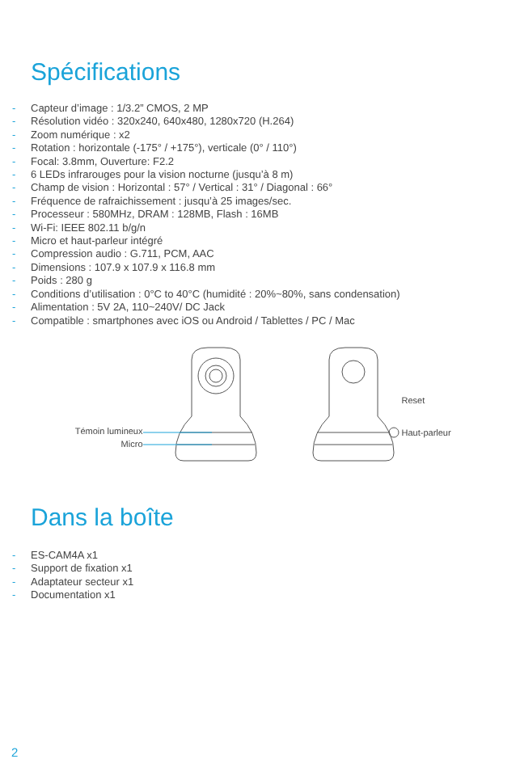Spécifications
- Capteur d’image : 1/3.2” CMOS, 2 MP
- Résolution vidéo : 320x240, 640x480, 1280x720 (H.264)
- Zoom numérique : x2
- Rotation : horizontale (-175° / +175°), verticale (0° / 110°)
- Focal: 3.8mm, Ouverture: F2.2
- 6 LEDs infrarouges pour la vision nocturne (jusqu’à 8 m)
- Champ de vision : Horizontal : 57° / Vertical : 31° / Diagonal : 66°
- Fréquence de rafraichissement : jusqu’à 25 images/sec.
- Processeur : 580MHz, DRAM : 128MB, Flash : 16MB
- Wi-Fi: IEEE 802.11 b/g/n
- Micro et haut-parleur intégré
- Compression audio : G.711, PCM, AAC
- Dimensions : 107.9 x 107.9 x 116.8 mm
- Poids : 280 g
- Conditions d’utilisation : 0°C to 40°C (humidité : 20%~80%, sans condensation)
- Alimentation : 5V 2A, 110~240V/ DC Jack
- Compatible : smartphones avec iOS ou Android / Tablettes / PC / Mac
Témoin lumineux
Micro
Reset
Haut-parleur
Dans la boîte
- ES-CAM4A x1
- Support de fixation x1
- Adaptateur secteur x1
- Documentation x1
2